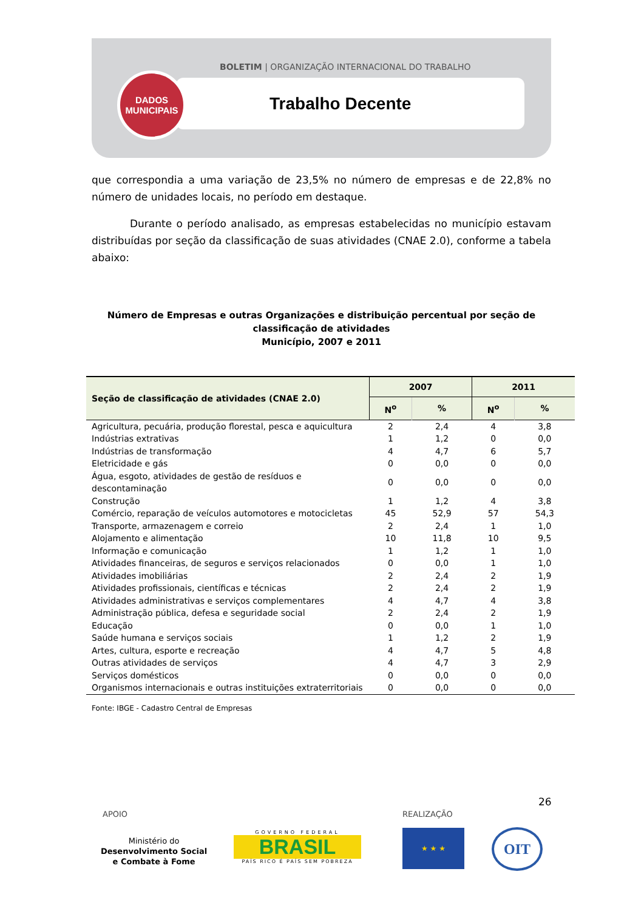BOLETIM | ORGANIZAÇÃO INTERNACIONAL DO TRABALHO
Trabalho Decente
DADOS
MUNICIPAIS
que correspondia a uma variação de 23,5% no número de empresas e de 22,8% no número de unidades locais, no período em destaque.
Durante o período analisado, as empresas estabelecidas no município estavam distribuídas por seção da classificação de suas atividades (CNAE 2.0), conforme a tabela abaixo:
Número de Empresas e outras Organizações e distribuição percentual por seção de classificação de atividades
Município, 2007 e 2011
| Seção de classificação de atividades (CNAE 2.0) | 2007 | | 2011 | |
| --- | --- | --- | --- | --- |
| | N<sup>o</sup> | % | N<sup>o</sup> | % |
| Agricultura, pecuária, produção florestal, pesca e aquicultura | 2 | 2,4 | 4 | 3,8 |
| Indústrias extrativas | 1 | 1,2 | 0 | 0,0 |
| Indústrias de transformação | 4 | 4,7 | 6 | 5,7 |
| Eletricidade e gás | 0 | 0,0 | 0 | 0,0 |
| Água, esgoto, atividades de gestão de resíduos e descontaminação | 0 | 0,0 | 0 | 0,0 |
| Construção | 1 | 1,2 | 4 | 3,8 |
| Comércio, reparação de veículos automotores e motocicletas | 45 | 52,9 | 57 | 54,3 |
| Transporte, armazenagem e correio | 2 | 2,4 | 1 | 1,0 |
| Alojamento e alimentação | 10 | 11,8 | 10 | 9,5 |
| Informação e comunicação | 1 | 1,2 | 1 | 1,0 |
| Atividades financeiras, de seguros e serviços relacionados | 0 | 0,0 | 1 | 1,0 |
| Atividades imobiliárias | 2 | 2,4 | 2 | 1,9 |
| Atividades profissionais, científicas e técnicas | 2 | 2,4 | 2 | 1,9 |
| Atividades administrativas e serviços complementares | 4 | 4,7 | 4 | 3,8 |
| Administração pública, defesa e seguridade social | 2 | 2,4 | 2 | 1,9 |
| Educação | 0 | 0,0 | 1 | 1,0 |
| Saúde humana e serviços sociais | 1 | 1,2 | 2 | 1,9 |
| Artes, cultura, esporte e recreação | 4 | 4,7 | 5 | 4,8 |
| Outras atividades de serviços | 4 | 4,7 | 3 | 2,9 |
| Serviços domésticos | 0 | 0,0 | 0 | 0,0 |
| Organismos internacionais e outras instituições extraterritoriais | 0 | 0,0 | 0 | 0,0 |
Fonte: IBGE - Cadastro Central de Empresas
26
APOIO REALIZAÇÃO
Ministério do
Desenvolvimento Social
e Combate à Fome
GOVERNO FEDERAL
BRASIL
PAÍS RICO É PAÍS SEM POBREZA
★ ★ ★ OIT